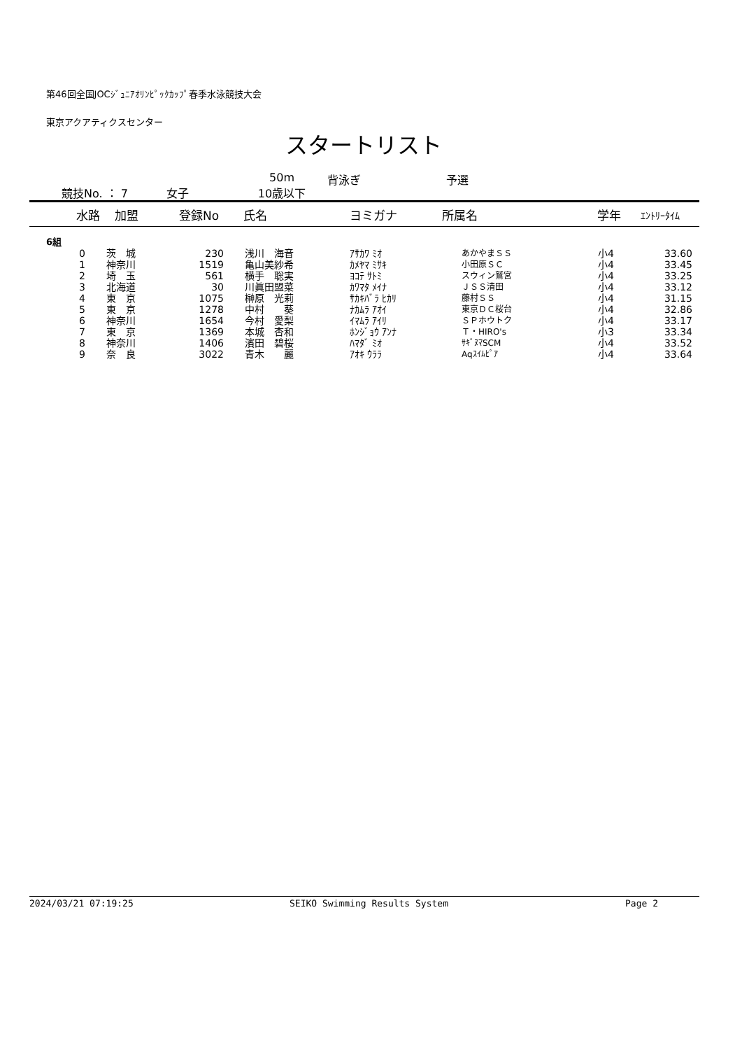第46回全国JOCｼﾞｭﾆｱｵﾘﾝﾋﾟｯｸｶｯﾌﾟ春季水泳競技大会
東京アクアティクスセンター
スタートリスト
競技No. ： 7 女子 50m
10歳以下 背泳ぎ 予選
| 水路 | 加盟 | 登録No | 氏名 | ヨミガナ | 所属名 | 学年 | ｴﾝﾄﾘｰﾀｲﾑ |
| --- | --- | --- | --- | --- | --- | --- | --- |
| 6組 | | | | | | | |
| 0 | 茨 城 | 230 | 浅川 海音 | ｱｻｶﾜ ﾐｵ | あかやまＳＳ | 小4 | 33.60 |
| 1 | 神奈川 | 1519 | 亀山美紗希 | ｶﾒﾔﾏ ﾐｻｷ | 小田原ＳＣ | 小4 | 33.45 |
| 2 | 埼 玉 | 561 | 横手 聡実 | ﾖｺﾃ ｻﾄﾐ | スウィン鷲宮 | 小4 | 33.25 |
| 3 | 北海道 | 30 | 川眞田盟菜 | ｶﾜﾏﾀ ﾒｲﾅ | ＪＳＳ清田 | 小4 | 33.12 |
| 4 | 東 京 | 1075 | 榊原 光莉 | ｻｶｷﾊﾞﾗ ﾋｶﾘ | 藤村ＳＳ | 小4 | 31.15 |
| 5 | 東 京 | 1278 | 中村 葵 | ﾅｶﾑﾗ ｱｵｲ | 東京ＤＣ桜台 | 小4 | 32.86 |
| 6 | 神奈川 | 1654 | 今村 愛梨 | ｲﾏﾑﾗ ｱｲﾘ | ＳＰホウトク | 小4 | 33.17 |
| 7 | 東 京 | 1369 | 本城 杏和 | ﾎﾝｼﾞｮｳ ｱﾝﾅ | Ｔ・HIRO's | 小3 | 33.34 |
| 8 | 神奈川 | 1406 | 濱田 碧桜 | ﾊﾏﾀﾞ ﾐｵ | ｻｷﾞﾇﾏSCM | 小4 | 33.52 |
| 9 | 奈 良 | 3022 | 青木 麗 | ｱｵｷ ｳﾗﾗ | Aqｽｲﾑﾋﾟｱ | 小4 | 33.64 |
2024/03/21 07:19:25 SEIKO Swimming Results System Page 2